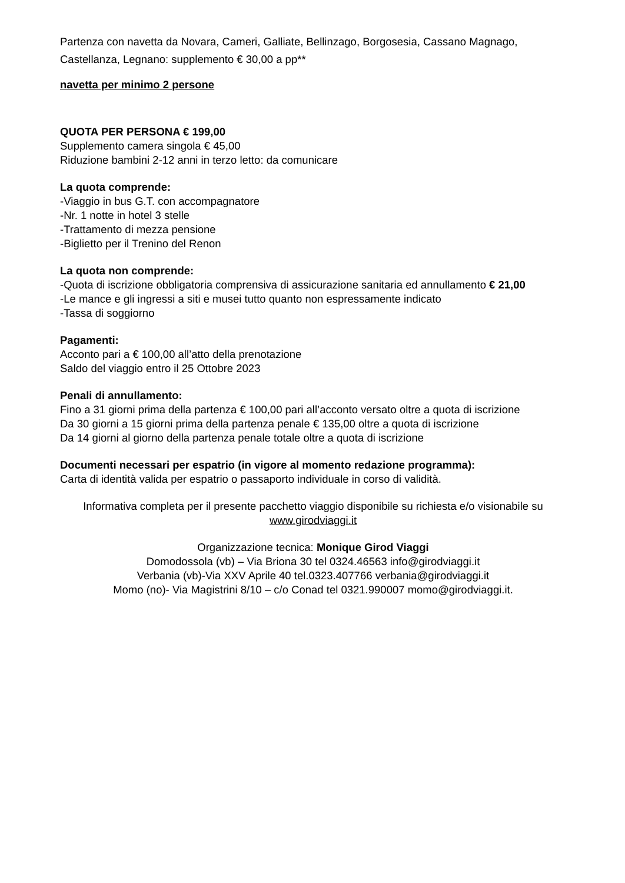Partenza con navetta da Novara, Cameri, Galliate, Bellinzago, Borgosesia, Cassano Magnago, Castellanza, Legnano: supplemento € 30,00 a pp**
navetta per minimo 2 persone
QUOTA PER PERSONA € 199,00
Supplemento camera singola € 45,00
Riduzione bambini 2-12 anni in terzo letto: da comunicare
La quota comprende:
-Viaggio in bus G.T. con accompagnatore
-Nr. 1 notte in hotel 3 stelle
-Trattamento di mezza pensione
-Biglietto per il Trenino del Renon
La quota non comprende:
-Quota di iscrizione obbligatoria comprensiva di assicurazione sanitaria ed annullamento € 21,00
-Le mance e gli ingressi a siti e musei tutto quanto non espressamente indicato
-Tassa di soggiorno
Pagamenti:
Acconto pari a € 100,00 all’atto della prenotazione
Saldo del viaggio entro il 25 Ottobre 2023
Penali di annullamento:
Fino a 31 giorni prima della partenza € 100,00 pari all’acconto versato oltre a quota di iscrizione
Da 30 giorni a 15 giorni prima della partenza penale € 135,00 oltre a quota di iscrizione
Da 14 giorni al giorno della partenza penale totale oltre a quota di iscrizione
Documenti necessari per espatrio (in vigore al momento redazione programma):
Carta di identità valida per espatrio o passaporto individuale in corso di validità.
Informativa completa per il presente pacchetto viaggio disponibile su richiesta e/o visionabile su www.girodviaggi.it
Organizzazione tecnica: Monique Girod Viaggi
Domodossola (vb) – Via Briona 30 tel 0324.46563 info@girodviaggi.it
Verbania (vb)-Via XXV Aprile 40 tel.0323.407766 verbania@girodviaggi.it
Momo (no)- Via Magistrini 8/10 – c/o Conad tel 0321.990007 momo@girodviaggi.it.